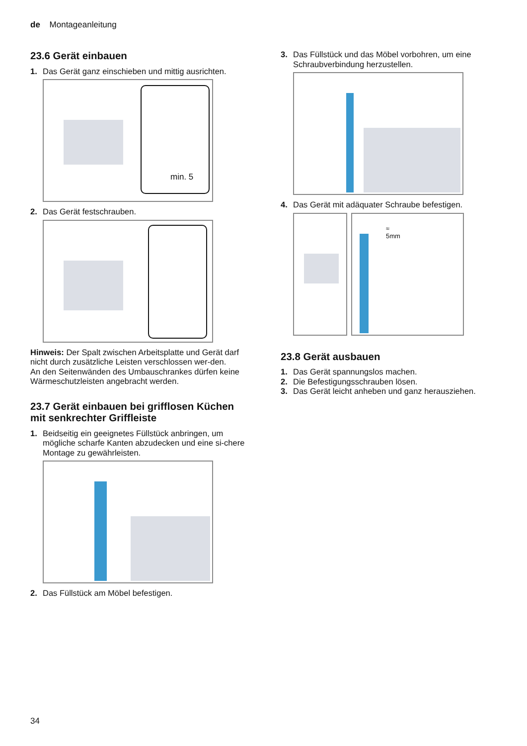de Montageanleitung
23.6 Gerät einbauen
1. Das Gerät ganz einschieben und mittig ausrichten.
min. 5
2. Das Gerät festschrauben.
Hinweis: Der Spalt zwischen Arbeitsplatte und Gerät darf nicht durch zusätzliche Leisten verschlossen wer-den.
An den Seitenwänden des Umbauschrankes dürfen keine Wärmeschutzleisten angebracht werden.
23.7 Gerät einbauen bei grifflosen Küchen mit senkrechter Griffleiste
1. Beidseitig ein geeignetes Füllstück anbringen, um mögliche scharfe Kanten abzudecken und eine si-chere Montage zu gewährleisten.
2. Das Füllstück am Möbel befestigen.
3. Das Füllstück und das Möbel vorbohren, um eine Schraubverbindung herzustellen.
4. Das Gerät mit adäquater Schraube befestigen.
≈
5mm
23.8 Gerät ausbauen
1. Das Gerät spannungslos machen.
2. Die Befestigungsschrauben lösen.
3. Das Gerät leicht anheben und ganz herausziehen.
34